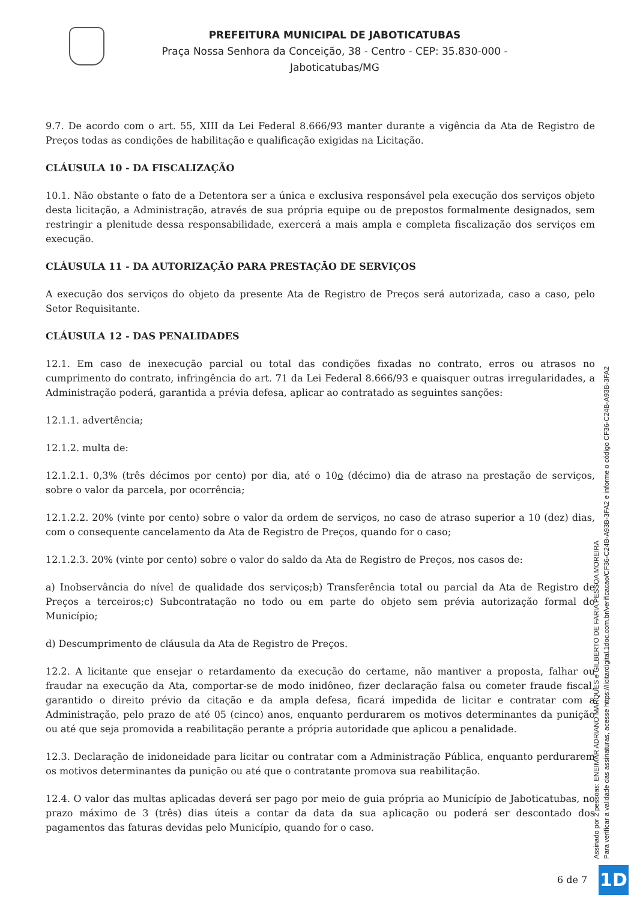PREFEITURA MUNICIPAL DE JABOTICATUBAS
Praça Nossa Senhora da Conceição, 38 - Centro - CEP: 35.830-000 -
Jaboticatubas/MG
9.7. De acordo com o art. 55, XIII da Lei Federal 8.666/93 manter durante a vigência da Ata de Registro de Preços todas as condições de habilitação e qualificação exigidas na Licitação.
CLÁUSULA 10 - DA FISCALIZAÇÃO
10.1. Não obstante o fato de a Detentora ser a única e exclusiva responsável pela execução dos serviços objeto desta licitação, a Administração, através de sua própria equipe ou de prepostos formalmente designados, sem restringir a plenitude dessa responsabilidade, exercerá a mais ampla e completa fiscalização dos serviços em execução.
CLÁUSULA 11 - DA AUTORIZAÇÃO PARA PRESTAÇÃO DE SERVIÇOS
A execução dos serviços do objeto da presente Ata de Registro de Preços será autorizada, caso a caso, pelo Setor Requisitante.
CLÁUSULA 12 - DAS PENALIDADES
12.1. Em caso de inexecução parcial ou total das condições fixadas no contrato, erros ou atrasos no cumprimento do contrato, infringência do art. 71 da Lei Federal 8.666/93 e quaisquer outras irregularidades, a Administração poderá, garantida a prévia defesa, aplicar ao contratado as seguintes sanções:
12.1.1. advertência;
12.1.2. multa de:
12.1.2.1. 0,3% (três décimos por cento) por dia, até o 10o (décimo) dia de atraso na prestação de serviços, sobre o valor da parcela, por ocorrência;
12.1.2.2. 20% (vinte por cento) sobre o valor da ordem de serviços, no caso de atraso superior a 10 (dez) dias, com o consequente cancelamento da Ata de Registro de Preços, quando for o caso;
12.1.2.3. 20% (vinte por cento) sobre o valor do saldo da Ata de Registro de Preços, nos casos de:
a) Inobservância do nível de qualidade dos serviços;b) Transferência total ou parcial da Ata de Registro de Preços a terceiros;c) Subcontratação no todo ou em parte do objeto sem prévia autorização formal do Município;
d) Descumprimento de cláusula da Ata de Registro de Preços.
12.2. A licitante que ensejar o retardamento da execução do certame, não mantiver a proposta, falhar ou fraudar na execução da Ata, comportar-se de modo inidôneo, fizer declaração falsa ou cometer fraude fiscal, garantido o direito prévio da citação e da ampla defesa, ficará impedida de licitar e contratar com a Administração, pelo prazo de até 05 (cinco) anos, enquanto perdurarem os motivos determinantes da punição ou até que seja promovida a reabilitação perante a própria autoridade que aplicou a penalidade.
12.3. Declaração de inidoneidade para licitar ou contratar com a Administração Pública, enquanto perdurarem os motivos determinantes da punição ou até que o contratante promova sua reabilitação.
12.4. O valor das multas aplicadas deverá ser pago por meio de guia própria ao Município de Jaboticatubas, no prazo máximo de 3 (três) dias úteis a contar da data da sua aplicação ou poderá ser descontado dos pagamentos das faturas devidas pelo Município, quando for o caso.
Assinado por 2 pessoas: ENEIMAR ADRIANO MARQUES e GILBERTO DE FARIA PESSOA MOREIRA
Para verificar a validade das assinaturas, acesse https://licitardigital.1doc.com.br/verificacao/CF36-C24B-A93B-3FA2 e informe o código CF36-C24B-A93B-3FA2
6 de 7 1D